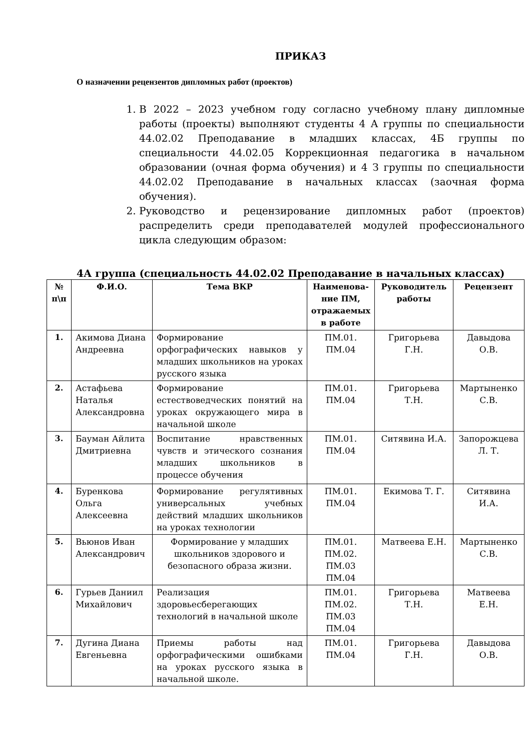ПРИКАЗ
О назначении рецензентов дипломных работ (проектов)
1. В 2022 – 2023 учебном году согласно учебному плану дипломные работы (проекты) выполняют студенты 4 А группы по специальности 44.02.02 Преподавание в младших классах, 4Б группы по специальности 44.02.05 Коррекционная педагогика в начальном образовании (очная форма обучения) и 4 З группы по специальности 44.02.02 Преподавание в начальных классах (заочная форма обучения).
2. Руководство и рецензирование дипломных работ (проектов) распределить среди преподавателей модулей профессионального цикла следующим образом:
4А группа (специальность 44.02.02 Преподавание в начальных классах)
| № п\п | Ф.И.О. | Тема ВКР | Наименова-ние ПМ, отражаемых в работе | Руководитель работы | Рецензент |
| --- | --- | --- | --- | --- | --- |
| 1. | Акимова Диана Андреевна | Формирование орфографических навыков у младших школьников на уроках русского языка | ПМ.01. ПМ.04 | Григорьева Г.Н. | Давыдова О.В. |
| 2. | Астафьева Наталья Александровна | Формирование естествоведческих понятий на уроках окружающего мира в начальной школе | ПМ.01. ПМ.04 | Григорьева Т.Н. | Мартыненко С.В. |
| 3. | Бауман Айлита Дмитриевна | Воспитание нравственных чувств и этического сознания младших школьников в процессе обучения | ПМ.01. ПМ.04 | Ситявина И.А. | Запорожцева Л. Т. |
| 4. | Буренкова Ольга Алексеевна | Формирование регулятивных универсальных учебных действий младших школьников на уроках технологии | ПМ.01. ПМ.04 | Екимова Т. Г. | Ситявина И.А. |
| 5. | Вьюнов Иван Александрович | Формирование у младших школьников здорового и безопасного образа жизни. | ПМ.01. ПМ.02. ПМ.03 ПМ.04 | Матвеева Е.Н. | Мартыненко С.В. |
| 6. | Гурьев Даниил Михайлович | Реализация здоровьесберегающих технологий в начальной школе | ПМ.01. ПМ.02. ПМ.03 ПМ.04 | Григорьева Т.Н. | Матвеева Е.Н. |
| 7. | Дугина Диана Евгеньевна | Приемы работы над орфографическими ошибками на уроках русского языка в начальной школе. | ПМ.01. ПМ.04 | Григорьева Г.Н. | Давыдова О.В. |